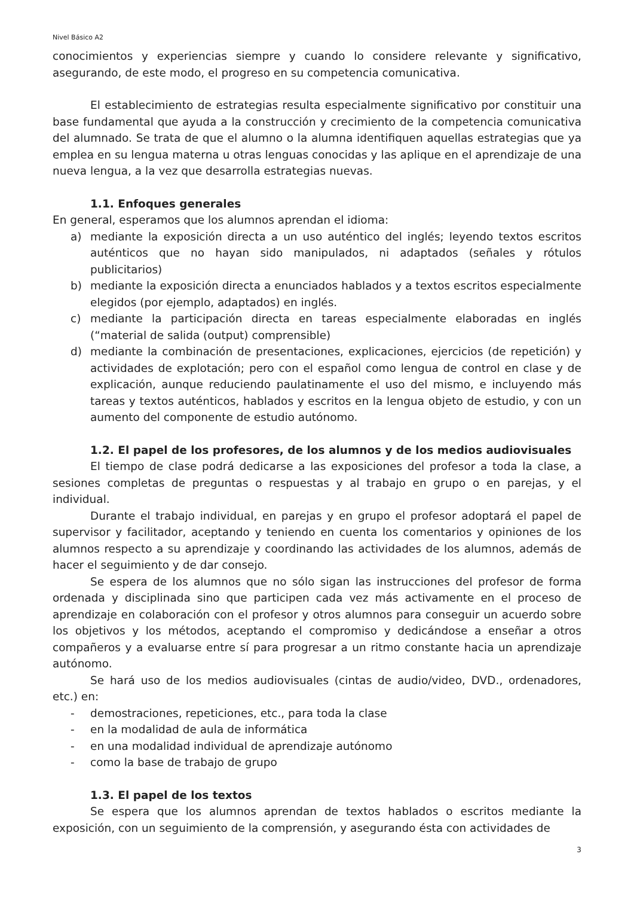Nivel Básico A2
conocimientos y experiencias siempre y cuando lo considere relevante y significativo, asegurando, de este modo, el progreso en su competencia comunicativa.
El establecimiento de estrategias resulta especialmente significativo por constituir una base fundamental que ayuda a la construcción y crecimiento de la competencia comunicativa del alumnado. Se trata de que el alumno o la alumna identifiquen aquellas estrategias que ya emplea en su lengua materna u otras lenguas conocidas y las aplique en el aprendizaje de una nueva lengua, a la vez que desarrolla estrategias nuevas.
1.1. Enfoques generales
En general, esperamos que los alumnos aprendan el idioma:
a) mediante la exposición directa a un uso auténtico del inglés; leyendo textos escritos auténticos que no hayan sido manipulados, ni adaptados (señales y rótulos publicitarios)
b) mediante la exposición directa a enunciados hablados y a textos escritos especialmente elegidos (por ejemplo, adaptados) en inglés.
c) mediante la participación directa en tareas especialmente elaboradas en inglés (“material de salida (output) comprensible)
d) mediante la combinación de presentaciones, explicaciones, ejercicios (de repetición) y actividades de explotación; pero con el español como lengua de control en clase y de explicación, aunque reduciendo paulatinamente el uso del mismo, e incluyendo más tareas y textos auténticos, hablados y escritos en la lengua objeto de estudio, y con un aumento del componente de estudio autónomo.
1.2. El papel de los profesores, de los alumnos y de los medios audiovisuales
El tiempo de clase podrá dedicarse a las exposiciones del profesor a toda la clase, a sesiones completas de preguntas o respuestas y al trabajo en grupo o en parejas, y el individual.
Durante el trabajo individual, en parejas y en grupo el profesor adoptará el papel de supervisor y facilitador, aceptando y teniendo en cuenta los comentarios y opiniones de los alumnos respecto a su aprendizaje y coordinando las actividades de los alumnos, además de hacer el seguimiento y de dar consejo.
Se espera de los alumnos que no sólo sigan las instrucciones del profesor de forma ordenada y disciplinada sino que participen cada vez más activamente en el proceso de aprendizaje en colaboración con el profesor y otros alumnos para conseguir un acuerdo sobre los objetivos y los métodos, aceptando el compromiso y dedicándose a enseñar a otros compañeros y a evaluarse entre sí para progresar a un ritmo constante hacia un aprendizaje autónomo.
Se hará uso de los medios audiovisuales (cintas de audio/video, DVD., ordenadores, etc.) en:
- demostraciones, repeticiones, etc., para toda la clase
- en la modalidad de aula de informática
- en una modalidad individual de aprendizaje autónomo
- como la base de trabajo de grupo
1.3. El papel de los textos
Se espera que los alumnos aprendan de textos hablados o escritos mediante la exposición, con un seguimiento de la comprensión, y asegurando ésta con actividades de
3